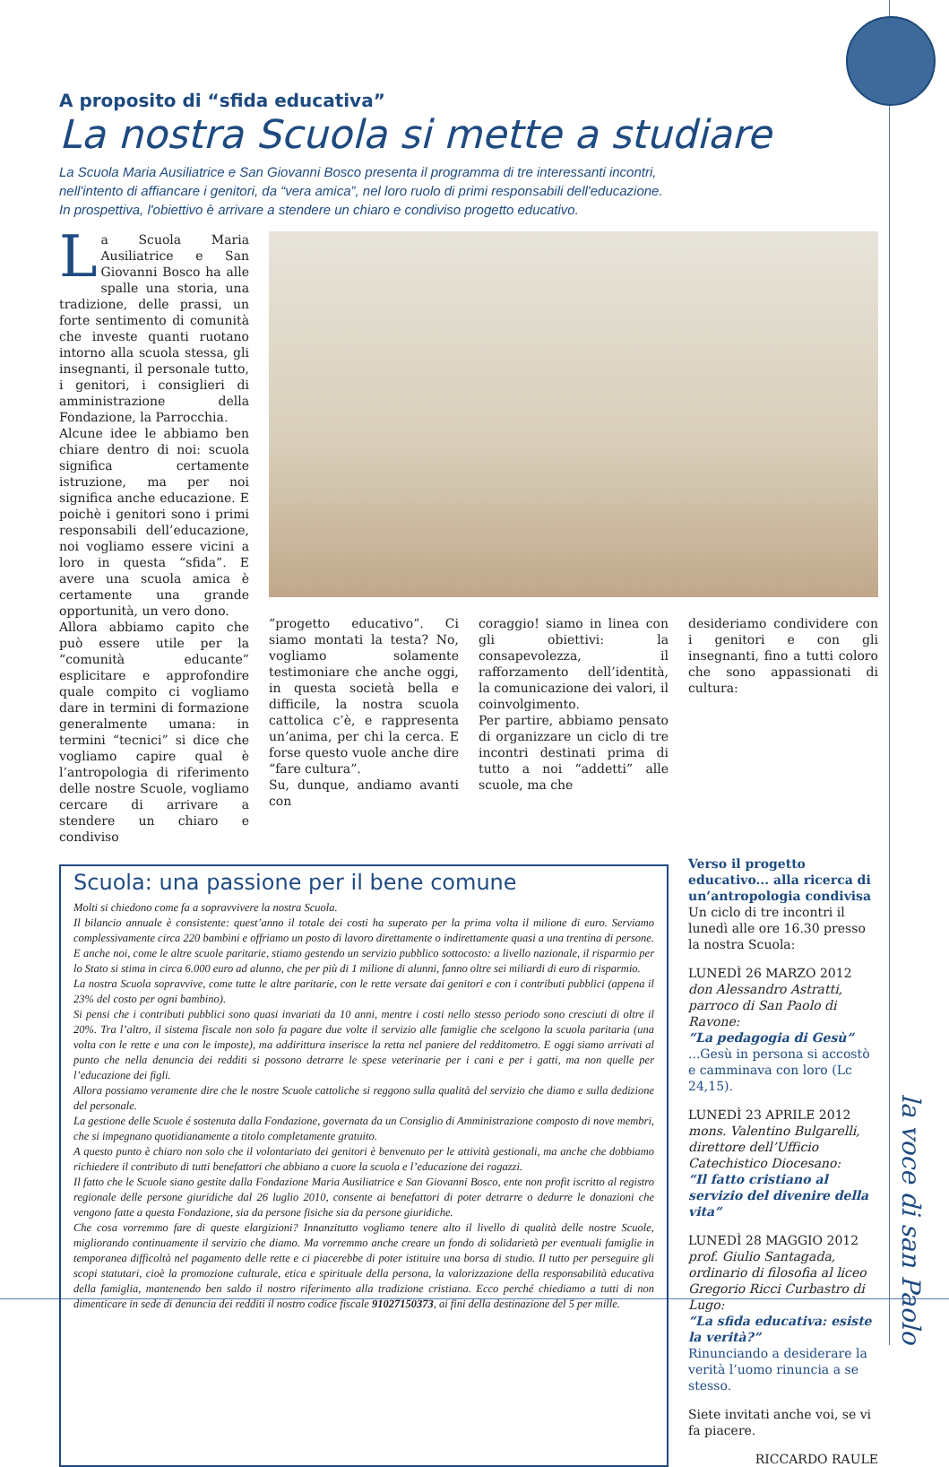A proposito di “sfida educativa”
La nostra Scuola si mette a studiare
La Scuola Maria Ausiliatrice e San Giovanni Bosco presenta il programma di tre interessanti incontri,
nell'intento di affiancare i genitori, da “vera amica”, nel loro ruolo di primi responsabili dell'educazione.
In prospettiva, l'obiettivo è arrivare a stendere un chiaro e condiviso progetto educativo.
La Scuola Maria Ausiliatrice e San Giovanni Bosco ha alle spalle una storia, una tradizione, delle prassi, un forte sentimento di comunità che investe quanti ruotano intorno alla scuola stessa, gli insegnanti, il personale tutto, i genitori, i consiglieri di amministrazione della Fondazione, la Parrocchia.
Alcune idee le abbiamo ben chiare dentro di noi: scuola significa certamente istruzione, ma per noi significa anche educazione. E poichè i genitori sono i primi responsabili dell’educazione, noi vogliamo essere vicini a loro in questa “sfida”. E avere una scuola amica è certamente una grande opportunità, un vero dono.
Allora abbiamo capito che può essere utile per la “comunità educante” esplicitare e approfondire quale compito ci vogliamo dare in termini di formazione generalmente umana: in termini “tecnici” si dice che vogliamo capire qual è l’antropologia di riferimento delle nostre Scuole, vogliamo cercare di arrivare a stendere un chiaro e condiviso
“progetto educativo”. Ci siamo montati la testa? No, vogliamo solamente testimoniare che anche oggi, in questa società bella e difficile, la nostra scuola cattolica c’è, e rappresenta un’anima, per chi la cerca. E forse questo vuole anche dire “fare cultura”.
Su, dunque, andiamo avanti con
coraggio! siamo in linea con gli obiettivi: la consapevolezza, il rafforzamento dell’identità, la comunicazione dei valori, il coinvolgimento.
Per partire, abbiamo pensato di organizzare un ciclo di tre incontri destinati prima di tutto a noi “addetti” alle scuole, ma che
desideriamo condividere con i genitori e con gli insegnanti, fino a tutti coloro che sono appassionati di cultura:
Scuola: una passione per il bene comune
Molti si chiedono come fa a sopravvivere la nostra Scuola.
Il bilancio annuale è consistente: quest’anno il totale dei costi ha superato per la prima volta il milione di euro. Serviamo complessivamente circa 220 bambini e offriamo un posto di lavoro direttamente o indirettamente quasi a una trentina di persone. E anche noi, come le altre scuole paritarie, stiamo gestendo un servizio pubblico sottocosto: a livello nazionale, il risparmio per lo Stato si stima in circa 6.000 euro ad alunno, che per più di 1 milione di alunni, fanno oltre sei miliardi di euro di risparmio.
La nostra Scuola sopravvive, come tutte le altre paritarie, con le rette versate dai genitori e con i contributi pubblici (appena il 23% del costo per ogni bambino).
Si pensi che i contributi pubblici sono quasi invariati da 10 anni, mentre i costi nello stesso periodo sono cresciuti di oltre il 20%. Tra l’altro, il sistema fiscale non solo fa pagare due volte il servizio alle famiglie che scelgono la scuola paritaria (una volta con le rette e una con le imposte), ma addirittura inserisce la retta nel paniere del redditometro. E oggi siamo arrivati al punto che nella denuncia dei redditi si possono detrarre le spese veterinarie per i cani e per i gatti, ma non quelle per l’educazione dei figli.
Allora possiamo veramente dire che le nostre Scuole cattoliche si reggono sulla qualità del servizio che diamo e sulla dedizione del personale.
La gestione delle Scuole é sostenuta dalla Fondazione, governata da un Consiglio di Amministrazione composto di nove membri, che si impegnano quotidianamente a titolo completamente gratuito.
A questo punto è chiaro non solo che il volontariato dei genitori è benvenuto per le attività gestionali, ma anche che dobbiamo richiedere il contributo di tutti benefattori che abbiano a cuore la scuola e l’educazione dei ragazzi.
Il fatto che le Scuole siano gestite dalla Fondazione Maria Ausiliatrice e San Giovanni Bosco, ente non profit iscritto al registro regionale delle persone giuridiche dal 26 luglio 2010, consente ai benefattori di poter detrarre o dedurre le donazioni che vengono fatte a questa Fondazione, sia da persone fisiche sia da persone giuridiche.
Che cosa vorremmo fare di queste elargizioni? Innanzitutto vogliamo tenere alto il livello di qualità delle nostre Scuole, migliorando continuamente il servizio che diamo. Ma vorremmo anche creare un fondo di solidarietà per eventuali famiglie in temporanea difficoltà nel pagamento delle rette e ci piacerebbe di poter istituire una borsa di studio. Il tutto per perseguire gli scopi statutari, cioè la promozione culturale, etica e spirituale della persona, la valorizzazione della responsabilità educativa della famiglia, mantenendo ben saldo il nostro riferimento alla tradizione cristiana. Ecco perché chiediamo a tutti di non dimenticare in sede di denuncia dei redditi il nostro codice fiscale 91027150373, ai fini della destinazione del 5 per mille.
Verso il progetto educativo... alla ricerca di un’antropologia condivisa
Un ciclo di tre incontri il lunedì alle ore 16.30 presso la nostra Scuola:
LUNEDÌ 26 MARZO 2012
don Alessandro Astratti, parroco di San Paolo di Ravone:
“La pedagogia di Gesù”
...Gesù in persona si accostò e camminava con loro (Lc 24,15).
LUNEDÌ 23 APRILE 2012
mons. Valentino Bulgarelli, direttore dell’Ufficio Catechistico Diocesano:
“Il fatto cristiano al servizio del divenire della vita”
LUNEDÌ 28 MAGGIO 2012
prof. Giulio Santagada, ordinario di filosofia al liceo Gregorio Ricci Curbastro di Lugo:
“La sfida educativa: esiste la verità?”
Rinunciando a desiderare la verità l’uomo rinuncia a se stesso.
Siete invitati anche voi, se vi fa piacere.
RICCARDO RAULE
la voce di san Paolo